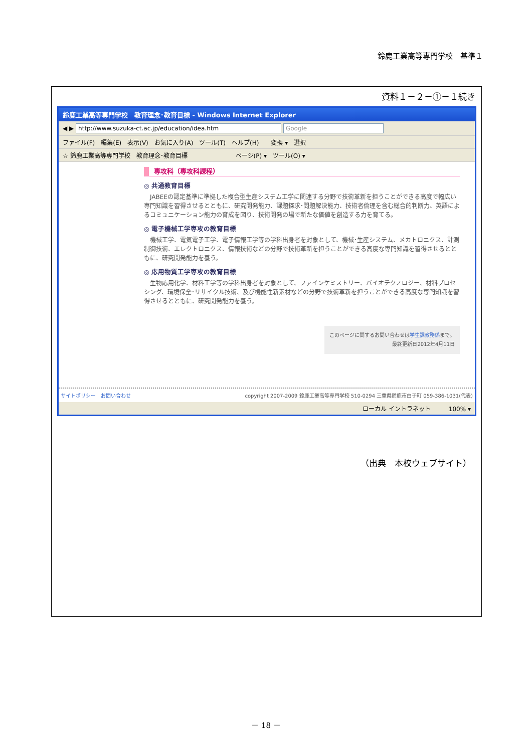鈴鹿工業高等専門学校　基準１
資料１－２－①－１続き
鈴鹿工業高等専門学校　教育理念･教育目標 - Windows Internet Explorer
◀ ▶ http://www.suzuka-ct.ac.jp/education/idea.htm Google
ファイル(F)　編集(E)　表示(V)　お気に入り(A)　ツール(T)　ヘルプ(H)　　変換 ▾　選択
☆ 鈴鹿工業高等専門学校　教育理念･教育目標　　　　　　　　ページ(P) ▾　ツール(O) ▾
専攻科（専攻科課程）
◎ 共通教育目標
　JABEEの認定基準に準拠した複合型生産システム工学に関連する分野で技術革新を担うことができる高度で幅広い専門知識を習得させるとともに、研究開発能力、課題探求･問題解決能力、技術者倫理を含む総合的判断力、英語によるコミュニケーション能力の育成を図り、技術開発の場で新たな価値を創造する力を育てる。
◎ 電子機械工学専攻の教育目標
　機械工学、電気電子工学、電子情報工学等の学科出身者を対象として、機械･生産システム、メカトロニクス、計測制御技術、エレクトロニクス、情報技術などの分野で技術革新を担うことができる高度な専門知識を習得させるとともに、研究開発能力を養う。
◎ 応用物質工学専攻の教育目標
　生物応用化学、材料工学等の学科出身者を対象として、ファインケミストリー、バイオテクノロジー、材料プロセシング、環境保全･リサイクル技術、及び機能性新素材などの分野で技術革新を担うことができる高度な専門知識を習得させるとともに、研究開発能力を養う。
このページに関するお問い合わせは学生課教務係まで。
最終更新日2012年4月11日
サイトポリシー　お問い合わせ copyright 2007-2009 鈴鹿工業高等専門学校 510-0294 三重県鈴鹿市白子町 059-386-1031(代表)
ローカル イントラネット　　　100% ▾
（出典　本校ウェブサイト）
－ 18 －